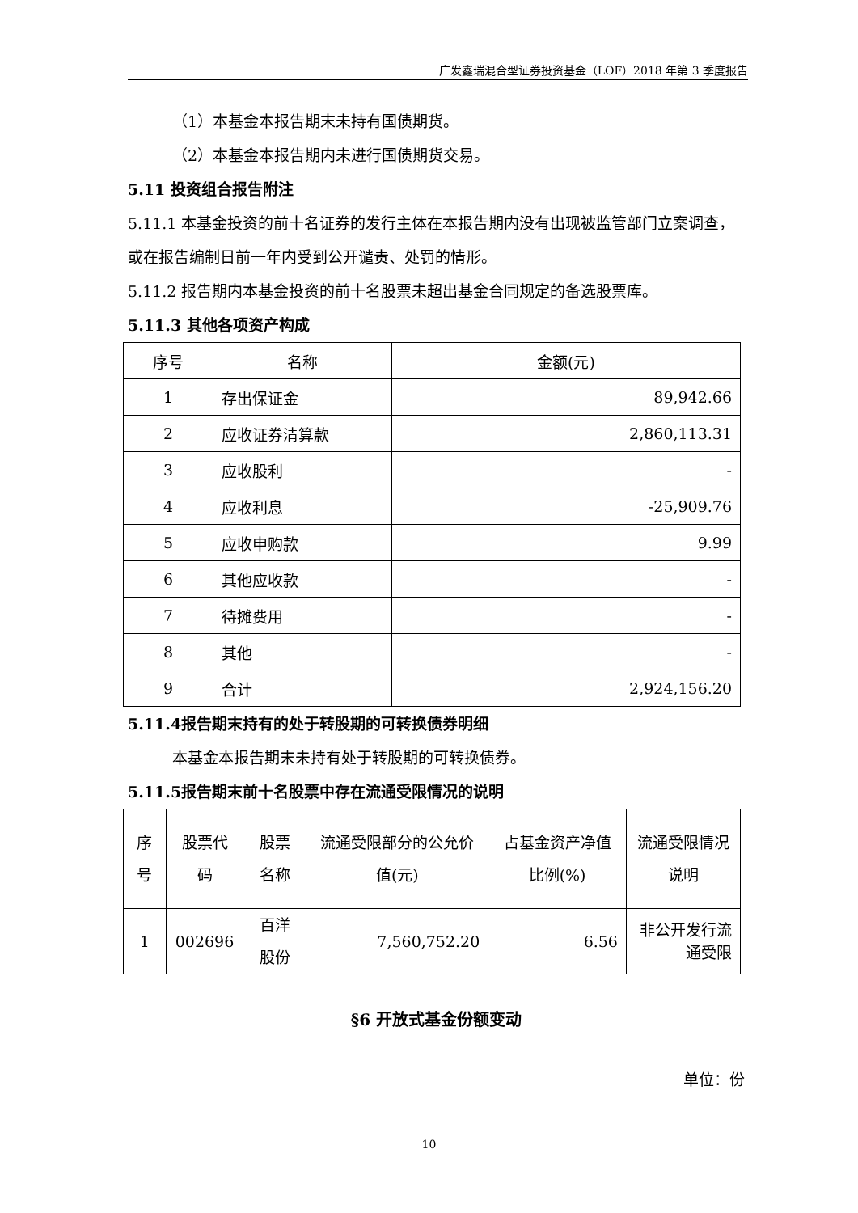广发鑫瑞混合型证券投资基金（LOF）2018 年第 3 季度报告
（1）本基金本报告期末未持有国债期货。
（2）本基金本报告期内未进行国债期货交易。
5.11 投资组合报告附注
5.11.1 本基金投资的前十名证券的发行主体在本报告期内没有出现被监管部门立案调查，或在报告编制日前一年内受到公开谴责、处罚的情形。
5.11.2 报告期内本基金投资的前十名股票未超出基金合同规定的备选股票库。
5.11.3 其他各项资产构成
| 序号 | 名称 | 金额(元) |
| --- | --- | --- |
| 1 | 存出保证金 | 89,942.66 |
| 2 | 应收证券清算款 | 2,860,113.31 |
| 3 | 应收股利 | - |
| 4 | 应收利息 | -25,909.76 |
| 5 | 应收申购款 | 9.99 |
| 6 | 其他应收款 | - |
| 7 | 待摊费用 | - |
| 8 | 其他 | - |
| 9 | 合计 | 2,924,156.20 |
5.11.4报告期末持有的处于转股期的可转换债券明细
本基金本报告期末未持有处于转股期的可转换债券。
5.11.5报告期末前十名股票中存在流通受限情况的说明
| 序号 | 股票代码 | 股票名称 | 流通受限部分的公允价值(元) | 占基金资产净值比例(%) | 流通受限情况说明 |
| --- | --- | --- | --- | --- | --- |
| 1 | 002696 | 百洋股份 | 7,560,752.20 | 6.56 | 非公开发行流通受限 |
§6 开放式基金份额变动
单位：份
10